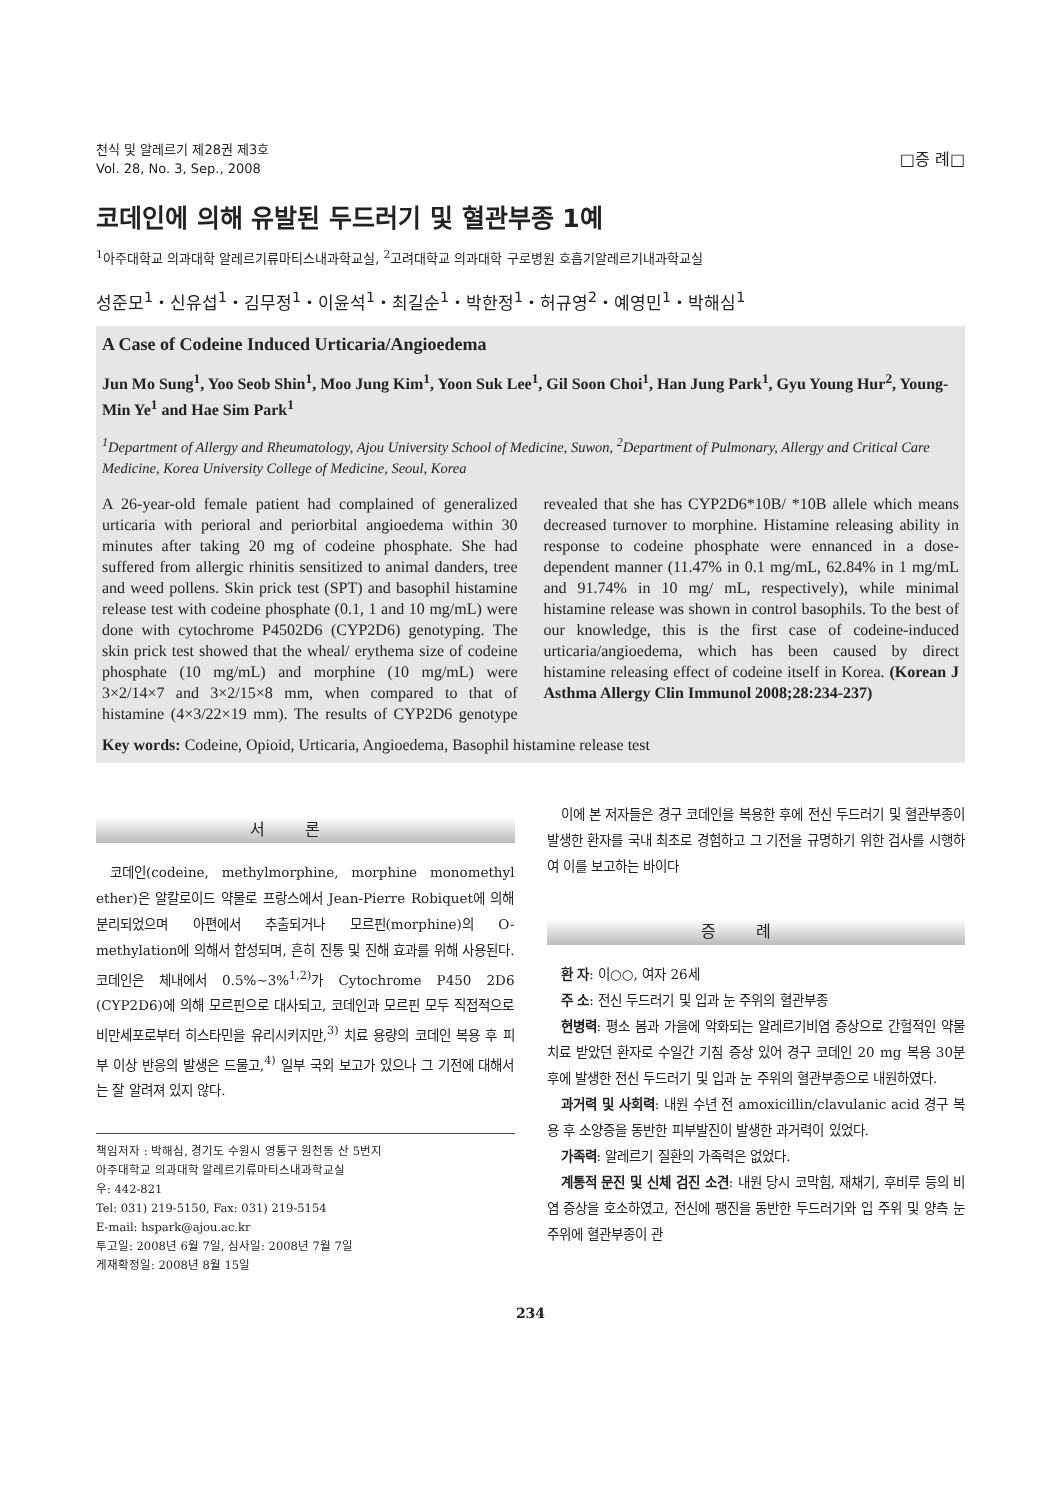천식 및 알레르기 제28권 제3호
Vol. 28, No. 3, Sep., 2008
□증 례□
코데인에 의해 유발된 두드러기 및 혈관부종 1예
<sup>1</sup> 아주대학교 의과대학 알레르기류마티스내과학교실, <sup>2</sup>고려대학교 의과대학 구로병원 호흡기알레르기내과학교실
성준모<sup>1</sup>・신유섭<sup>1</sup>・김무정<sup>1</sup>・이윤석<sup>1</sup>・최길순<sup>1</sup>・박한정<sup>1</sup>・허규영<sup>2</sup>・예영민<sup>1</sup>・박해심<sup>1</sup>
A Case of Codeine Induced Urticaria/Angioedema
Jun Mo Sung<sup>1</sup>, Yoo Seob Shin<sup>1</sup>, Moo Jung Kim<sup>1</sup>, Yoon Suk Lee<sup>1</sup>, Gil Soon Choi<sup>1</sup>, Han Jung Park<sup>1</sup>, Gyu Young Hur<sup>2</sup>, Young-Min Ye<sup>1</sup> and Hae Sim Park<sup>1</sup>
<sup>1</sup> Department of Allergy and Rheumatology, Ajou University School of Medicine, Suwon, <sup>2</sup>Department of Pulmonary, Allergy and Critical Care Medicine, Korea University College of Medicine, Seoul, Korea
A 26-year-old female patient had complained of generalized urticaria with perioral and periorbital angioedema within 30 minutes after taking 20 mg of codeine phosphate. She had suffered from allergic rhinitis sensitized to animal danders, tree and weed pollens. Skin prick test (SPT) and basophil histamine release test with codeine phosphate (0.1, 1 and 10 mg/mL) were done with cytochrome P4502D6 (CYP2D6) genotyping. The skin prick test showed that the wheal/ erythema size of codeine phosphate (10 mg/mL) and morphine (10 mg/mL) were 3×2/14×7 and 3×2/15×8 mm, when compared to that of histamine (4×3/22×19 mm). The results of CYP2D6 genotype revealed that she has CYP2D6*10B/ *10B allele which means decreased turnover to morphine. Histamine releasing ability in response to codeine phosphate were ennanced in a dose-dependent manner (11.47% in 0.1 mg/mL, 62.84% in 1 mg/mL and 91.74% in 10 mg/ mL, respectively), while minimal histamine release was shown in control basophils. To the best of our knowledge, this is the first case of codeine-induced urticaria/angioedema, which has been caused by direct histamine releasing effect of codeine itself in Korea. (Korean J Asthma Allergy Clin Immunol 2008;28:234-237)
Key words: Codeine, Opioid, Urticaria, Angioedema, Basophil histamine release test
서론
코데인(codeine, methylmorphine, morphine monomethyl ether)은 알칼로이드 약물로 프랑스에서 Jean-Pierre Robiquet에 의해 분리되었으며 아편에서 추출되거나 모르핀(morphine)의 O-methylation에 의해서 합성되며, 흔히 진통 및 진해 효과를 위해 사용된다. 코데인은 체내에서 0.5%∼3%<sup>1,2)</sup>가 Cytochrome P450 2D6 (CYP2D6)에 의해 모르핀으로 대사되고, 코데인과 모르핀 모두 직접적으로 비만세포로부터 히스타민을 유리시키지만,<sup>3)</sup> 치료 용량의 코데인 복용 후 피부 이상 반응의 발생은 드물고,<sup>4)</sup> 일부 국외 보고가 있으나 그 기전에 대해서는 잘 알려져 있지 않다.
책임저자 : 박해심, 경기도 수원시 영통구 원천동 산 5번지
아주대학교 의과대학 알레르기류마티스내과학교실
우: 442-821
Tel: 031) 219-5150, Fax: 031) 219-5154
E-mail: hspark@ajou.ac.kr
투고일: 2008년 6월 7일, 심사일: 2008년 7월 7일
게재확정일: 2008년 8월 15일
이에 본 저자들은 경구 코데인을 복용한 후에 전신 두드러기 및 혈관부종이 발생한 환자를 국내 최초로 경험하고 그 기전을 규명하기 위한 검사를 시행하여 이를 보고하는 바이다
증례
환 자: 이○○, 여자 26세
주 소: 전신 두드러기 및 입과 눈 주위의 혈관부종
현병력: 평소 봄과 가을에 악화되는 알레르기비염 증상으로 간헐적인 약물 치료 받았던 환자로 수일간 기침 증상 있어 경구 코데인 20 mg 복용 30분 후에 발생한 전신 두드러기 및 입과 눈 주위의 혈관부종으로 내원하였다.
과거력 및 사회력: 내원 수년 전 amoxicillin/clavulanic acid 경구 복용 후 소양증을 동반한 피부발진이 발생한 과거력이 있었다.
가족력: 알레르기 질환의 가족력은 없었다.
계통적 문진 및 신체 검진 소견: 내원 당시 코막힘, 재채기, 후비루 등의 비염 증상을 호소하였고, 전신에 팽진을 동반한 두드러기와 입 주위 및 양측 눈 주위에 혈관부종이 관
234